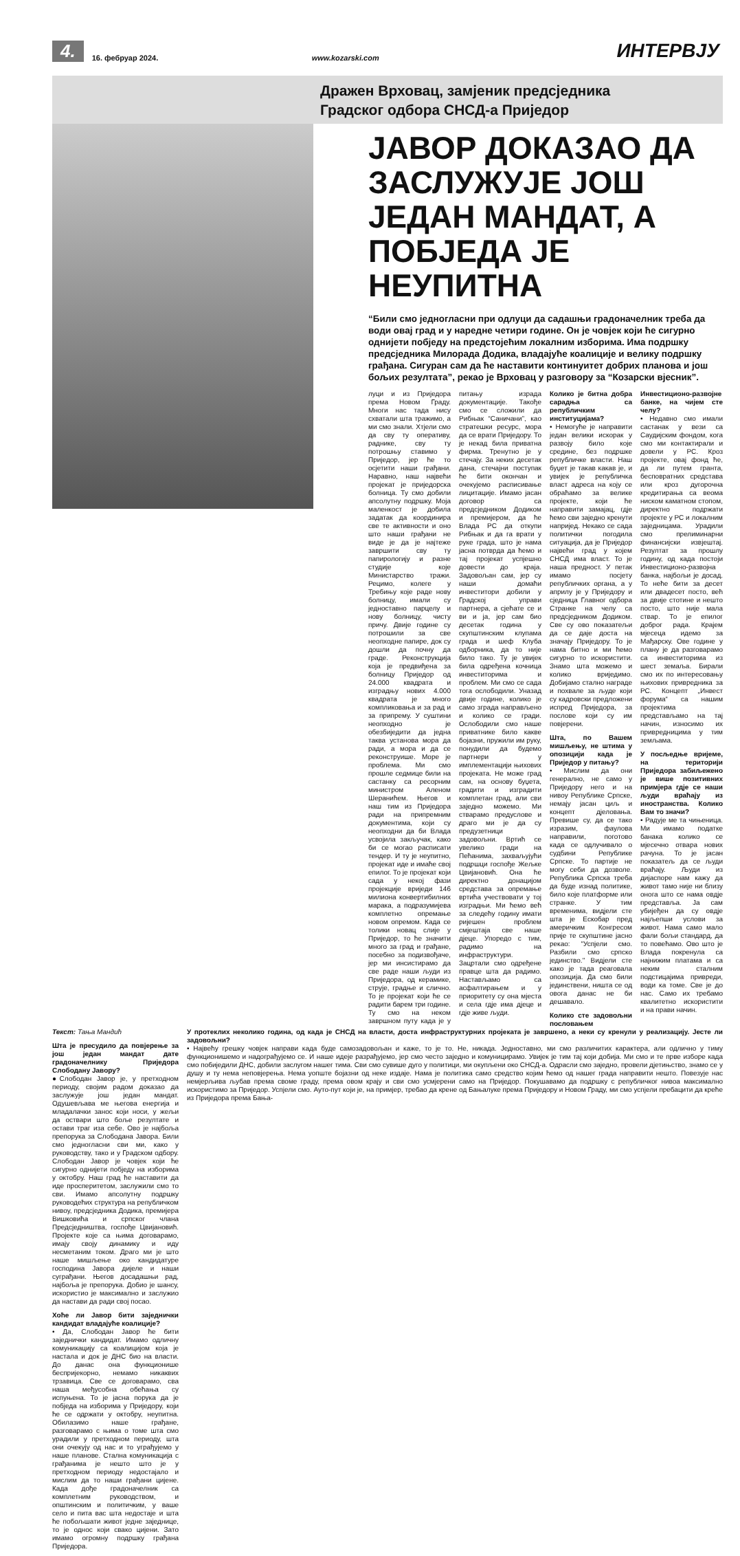4. 16. фебруар 2024. www.kozarski.com ИНТЕРВЈУ
Дражен Врховац, замјеник предсједника
Градског одбора СНСД-а Приједор
ЈАВОР ДОКАЗАО ДА ЗАСЛУЖУЈЕ ЈОШ ЈЕДАН МАНДАТ, А ПОБЈЕДА ЈЕ НЕУПИТНА
“Били смо једногласни при одлуци да садашњи градоначелник треба да води овај град и у наредне четири године. Он је човјек који ће сигурно однијети побједу на предстојећим локалним изборима. Има подршку предсједника Милорада Додика, владајуће коалиције и велику подршку грађана. Сигуран сам да ће наставити континуитет добрих планова и још бољих резултата”, рекао је Врховац у разговору за “Козарски вјесник”.
луци и из Приједора према Новом Граду. Многи нас тада нису схватали шта тражимо, а ми смо знали. Хтјели смо да сву ту оперативу, раднике, сву ту потрошњу ставимо у Приједор, јер ће то осјетити наши грађани. Наравно, наш највећи пројекат је приједорска болница. Ту смо добили апсолутну подршку. Моја маленкост је добила задатак да координира све те активности и оно што наши грађани не виде је да је најтеже завршити сву ту папирологију и разне студије које Министарство тражи. Рецимо, колеге у Требињу које раде нову болницу, имали су једноставно парцелу и нову болницу, чисту причу. Двије године су потрошили за све неопходне папире, док су дошли да почну да граде. Реконструкција која је предвиђена за болницу Приједор од 24.000 квадрата и изградњу нових 4.000 квадрата је много компликовања и за рад и за припрему. У суштини неопходно је обезбиједити да једна таква установа мора да ради, а мора и да се реконструише. Море је проблема. Ми смо прошле седмице били на састанку са ресорним министром Аленом Шеранићем. Његов и наш тим из Приједора ради на припремним документима, који су неопходни да би Влада усвојила закључак, како би се могао расписати тендер. И ту је неупитно, пројекат иде и имаће свој епилог. То је пројекат који сада у некој фази пројекције вриједи 146 милиона конвертибилних марака, а подразумијева комплетно опремање новом опремом. Када се толики новац слије у Приједор, то ће значити много за град и грађане, посебно за подизвођаче, јер ми инсистирамо да све раде наши људи из Приједора, од керамике, струје, градње и слично. То је пројекат који ће се радити барем три године. Ту смо на неком завршном путу када је у питању израда документације. Такође смо се сложили да Рибњак “Саничани”, као стратешки ресурс, мора да се врати Приједору. То је некад била приватна фирма. Тренутно је у стечају. За неких десетак дана, стечајни поступак ће бити окончан и очекујемо расписивање лицитације. Имамо јасан договор са предсједником Додиком и премијером, да ће Влада РС да откупи Рибњак и да га врати у руке града, што је нама јасна потврда да ћемо и тај пројекат успјешно довести до краја. Задовољан сам, јер су наши домаћи инвеститори добили у Градској управи партнера, а сјећате се и ви и ја, јер сам био десетак година у скупштинским клупама града и шеф Клуба одборника, да то није било тако. Ту је увијек била одређена кочница инвеститорима и проблем. Ми смо се сада тога ослободили. Уназад двије године, колико је само зграда направљено и колико се гради. Ослободили смо наше приватнике било какве бојазни, пружили им руку, понудили да будемо партнери у имплементацији њихових пројеката. Не може град сам, на основу буџета, градити и изградити комплетан град, али сви заједно можемо. Ми стварамо предуслове и драго ми је да су предузетници задовољни. Вртић се увелико гради на Пећанима, захваљујући подршци госпође Жељке Цвијановић. Она ће директно донацијом средстава за опремање вртића учествовати у тој изградњи. Ми ћемо већ за следећу годину имати ријешен проблем смјештаја све наше дјеце. Упоредо с тим, радимо на инфраструктури. Зацртали смо одређене правце шта да радимо. Настављамо са асфалтирањем и у приоритету су она мјеста и села гдје има дјеце и гдје живе људи.
Колико је битна добра сарадња са републичким институцијама?
• Немогуће је направити један велики искорак у развоју било које средине, без подршке републичке власти. Наш буџет је такав какав је, и увијек је републичка власт адреса на коју се обраћамо за велике пројекте, који ће направити замајац, гдје ћемо сви заједно кренути напријед. Некако се сада политички погодила ситуација, да је Приједор највећи град у којем СНСД има власт. То је наша предност. У петак имамо посјету републичких органа, а у априлу је у Приједору и сједница Главног одбора Странке на челу са предсједником Додиком. Све су ово показатељи да се даје доста на значају Приједору. То је нама битно и ми ћемо сигурно то искористити. Знамо шта можемо и колико вриједимо. Добијамо стално награде и похвале за људе који су кадровски предложени испред Приједора, за послове који су им повјерени.
Шта, по Вашем мишљењу, не штима у опозицији када је Приједор у питању?
• Мислим да они генерално, не само у Приједору него и на нивоу Републике Српске, немају јасан циљ и концепт дјеловања. Превише су, да се тако изразим, фаулова направили, поготово када се одлучивало о судбини Републике Српске. То партије не могу себи да дозволе. Република Српска треба да буде изнад политике, било које платформе или странке. У тим временима, видјели сте шта је Ескобар пред америчким Конгресом прије те скупштине јасно рекао: "Успјели смо. Разбили смо српско јединство." Видјели сте како је тада реаговала опозиција. Да смо били јединствени, ништа се од овога данас не би дешавало.
Колико сте задовољни пословањем Инвестиционо-развојне банке, на чијем сте челу?
• Недавно смо имали састанак у вези са Саудијским фондом, кога смо ми контактирали и довели у РС. Кроз пројекте, овај фонд ће, да ли путем гранта, бесповратних средстава или кроз дугорочна кредитирања са веома ниском каматном стопом, директно подржати пројекте у РС и локалним заједницама. Урадили смо прелиминарни финансијски извјештај. Резултат за прошлу годину, од када постоји Инвестиционо-развојна банка, најбољи је досад. То неће бити за десет или двадесет посто, већ за двије стотине и нешто посто, што није мала ствар. То је епилог доброг рада. Крајем мјесеца идемо за Мађарску. Ове године у плану је да разговарамо са инвеститорима из шест земаља. Бирали смо их по интересовању њихових привредника за РС. Концепт „Инвест форума“ са нашим пројектима представљамо на тај начин, износимо их привредницима у тим земљама.
У посљедње вријеме, на територији Приједора забиљежено је више позитивних примјера гдје се наши људи враћају из иностранства. Колико Вам то значи?
• Радује ме та чињеница. Ми имамо податке банака колико се мјесечно отвара нових рачуна. То је јасан показатељ да се људи враћају. Људи из дијаспоре нам кажу да живот тамо није ни близу онога што се нама овдје представља. Ја сам убијеђен да су овдје најљепши услови за живот. Нама само мало фали бољи стандард, да то повећамо. Ово што је Влада покренула са најнижим платама и са неким сталним подстицајима привреди, води ка томе. Све је до нас. Само их требамо квалитетно искористити и на прави начин.
Текст: Тања Мандић
Шта је пресудило да повјерење за још један мандат дате градоначелнику Приједора Слободану Јавору?
●Слободан Јавор је, у претходном периоду, својим радом доказао да заслужује још један мандат. Одушевљава ме његова енергија и младалачки занос који носи, у жељи да оствари што боље резултате и остави траг иза себе. Ово је најбоља препорука за Слободана Јавора. Били смо једногласни сви ми, како у руководству, тако и у Градском одбору. Слободан Јавор је човјек који ће сигурно однијети побједу на изборима у октобру. Наш град ће наставити да иде просперитетом, заслужили смо то сви. Имамо апсолутну подршку руководећих структура на републичком нивоу, предсједника Додика, премијера Вишковића и српског члана Предсједништва, госпође Цвијановић. Пројекте које са њима договарамо, имају своју динамику и иду несметаним током. Драго ми је што наше мишљење око кандидатуре господина Јавора дијеле и наши суграђани. Његов досадашњи рад, најбоља је препорука. Добио је шансу, искористио је максимално и заслужио да настави да ради свој посао.
Хоће ли Јавор бити заједнички кандидат владајуће коалиције?
• Да, Слободан Јавор ће бити заједнички кандидат. Имамо одличну комуникацију са коалицијом која је настала и док је ДНС био на власти. До данас она функционише беспријекорно, немамо никаквих трзавица. Све се договарамо, сва наша међусобна обећања су испуњена. То је јасна порука да је побједа на изборима у Приједору, који ће се одржати у октобру, неупитна. Обилазимо наше грађане, разговарамо с њима о томе шта смо урадили у претходном периоду, шта они очекују од нас и то уграђујемо у наше планове. Стална комуникација с грађанима је нешто што је у претходном периоду недостајало и мислим да то наши грађани цијене. Када дође градоначелник са комплетним руководством, и општинским и политичким, у ваше село и пита вас шта недостаје и шта ће побољшати живот једне заједнице, то је однос који свако цијени. Зато имамо огромну подршку грађана Приједора.
У протеклих неколико година, од када је СНСД на власти, доста инфраструктурних пројеката је завршено, а неки су кренули у реализацију. Јесте ли задовољни?
• Највећу грешку човјек направи када буде самозадовољан и каже, то је то. Не, никада. Једноставно, ми смо различитих карактера, али одлично у тиму функционишемо и надограђујемо се. И наше идеје разрађујемо, јер смо често заједно и комуницирамо. Увијек је тим тај који добија. Ми смо и те прве изборе када смо побиједили ДНС, добили заслугом нашег тима. Сви смо сувише дуго у политици, ми окупљени око СНСД-а. Одрасли смо заједно, провели дјетињство, знамо се у душу и ту нема неповјерења. Нема уопште бојазни од неке издаје. Нама је политика само средство којим ћемо од нашег града направити нешто. Повезује нас немјерљива љубав према своме граду, према овом крају и сви смо усмјерени само на Приједор. Покушавамо да подршку с републичког нивоа максимално искористимо за Приједор. Успјели смо. Ауто-пут који је, на примјер, требао да крене од Бањалуке према Приједору и Новом Граду, ми смо успјели пребацити да креће из Приједора према Бања-